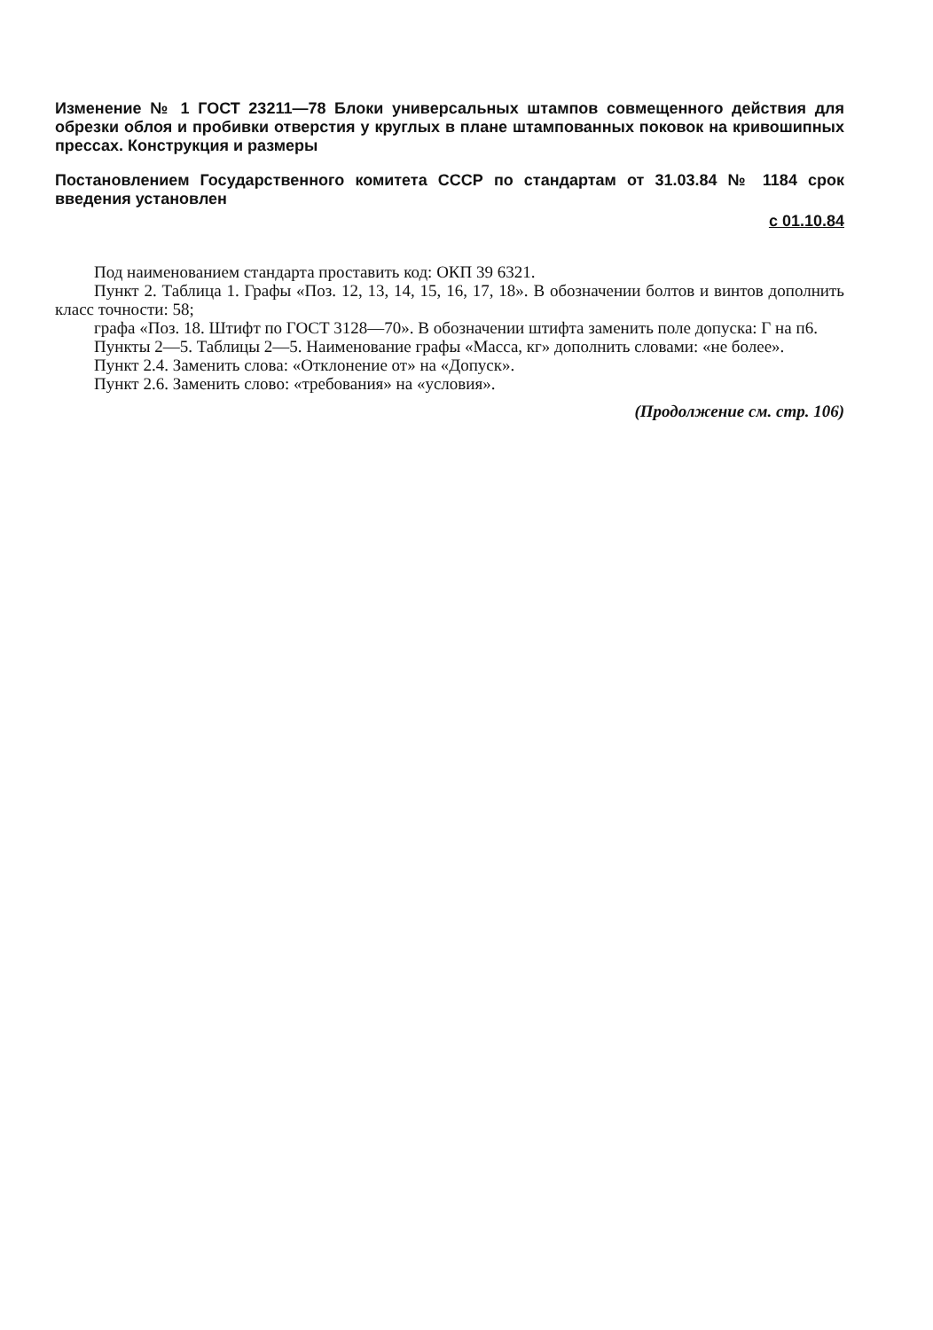Изменение № 1 ГОСТ 23211—78 Блоки универсальных штампов совмещенного действия для обрезки облоя и пробивки отверстия у круглых в плане штампованных поковок на кривошипных прессах. Конструкция и размеры
Постановлением Государственного комитета СССР по стандартам от 31.03.84 № 1184 срок введения установлен
с 01.10.84
Под наименованием стандарта проставить код: ОКП 39 6321.
Пункт 2. Таблица 1. Графы «Поз. 12, 13, 14, 15, 16, 17, 18». В обозначении болтов и винтов дополнить класс точности: 58;
графа «Поз. 18. Штифт по ГОСТ 3128—70». В обозначении штифта заменить поле допуска: Г на п6.
Пункты 2—5. Таблицы 2—5. Наименование графы «Масса, кг» дополнить словами: «не более».
Пункт 2.4. Заменить слова: «Отклонение от» на «Допуск».
Пункт 2.6. Заменить слово: «требования» на «условия».
(Продолжение см. стр. 106)